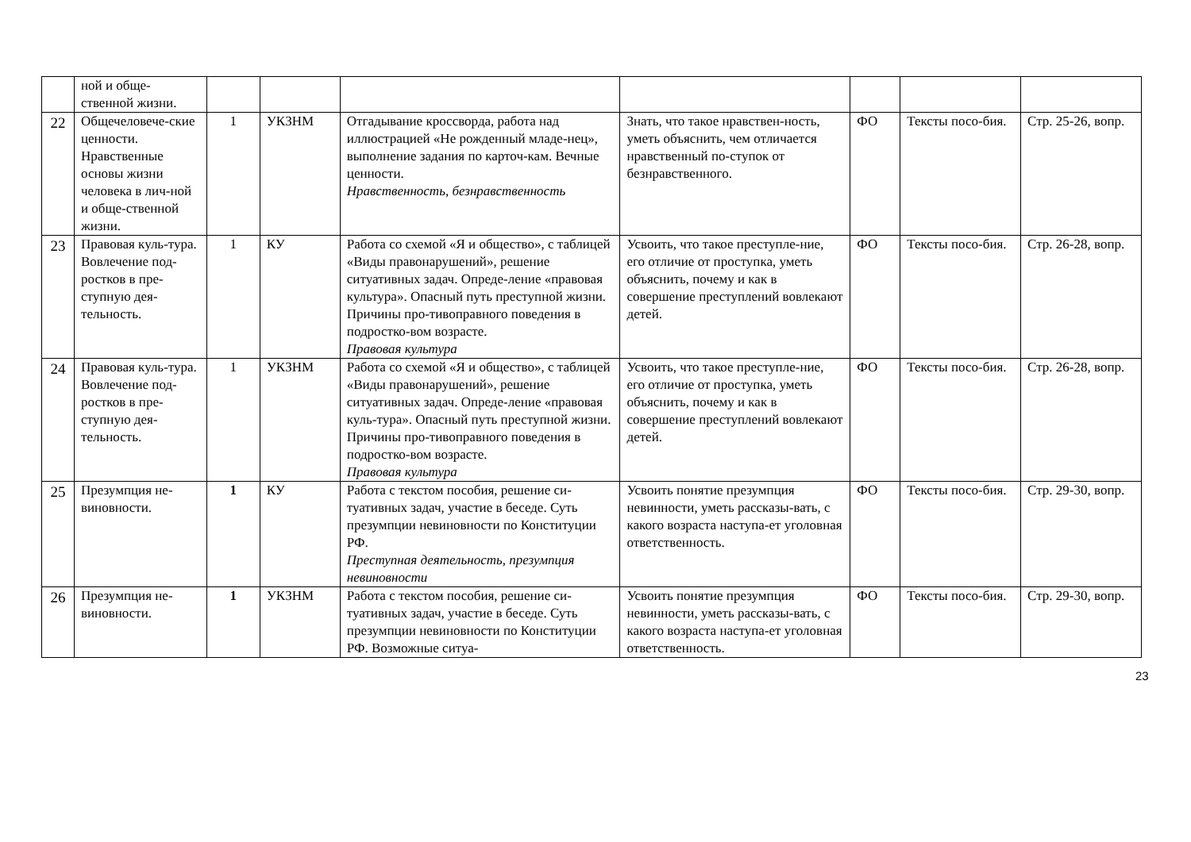| | ной и обще- ственной жизни. | | | | | | | |
| 22 | Общечеловече-ские ценности. Нравственные основы жизни человека в лич-ной и обще-ственной жизни. | 1 | УКЗНМ | Отгадывание кроссворда, работа над иллюстрацией «Не рожденный младе-нец», выполнение задания по карточ-кам. Вечные ценности. Нравственность, безнравственность | Знать, что такое нравствен-ность, уметь объяснить, чем отличается нравственный по-ступок от безнравственного. | ФО | Тексты посо-бия. | Стр. 25-26, вопр. |
| 23 | Правовая куль-тура. Вовлечение под-ростков в пре-ступную дея-тельность. | 1 | КУ | Работа со схемой «Я и общество», с таблицей «Виды правонарушений», решение ситуативных задач. Опреде-ление «правовая культура». Опасный путь преступной жизни. Причины про-тивоправного поведения в подростко-вом возрасте. Правовая культура | Усвоить, что такое преступле-ние, его отличие от проступка, уметь объяснить, почему и как в совершение преступлений вовлекают детей. | ФО | Тексты посо-бия. | Стр. 26-28, вопр. |
| 24 | Правовая куль-тура. Вовлечение под-ростков в пре-ступную дея-тельность. | 1 | УКЗНМ | Работа со схемой «Я и общество», с таблицей «Виды правонарушений», решение ситуативных задач. Опреде-ление «правовая куль-тура». Опасный путь преступной жизни. Причины про-тивоправного поведения в подростко-вом возрасте. Правовая культура | Усвоить, что такое преступле-ние, его отличие от проступка, уметь объяснить, почему и как в совершение преступлений вовлекают детей. | ФО | Тексты посо-бия. | Стр. 26-28, вопр. |
| 25 | Презумпция не-виновности. | 1 | КУ | Работа с текстом пособия, решение си-туативных задач, участие в беседе. Суть презумпции невиновности по Конституции РФ. Преступная деятельность, презумпция невиновности | Усвоить понятие презумпция невинности, уметь рассказы-вать, с какого возраста наступа-ет уголовная ответственность. | ФО | Тексты посо-бия. | Стр. 29-30, вопр. |
| 26 | Презумпция не-виновности. | 1 | УКЗНМ | Работа с текстом пособия, решение си-туативных задач, участие в беседе. Суть презумпции невиновности по Конституции РФ. Возможные ситуа- | Усвоить понятие презумпция невинности, уметь рассказы-вать, с какого возраста наступа-ет уголовная ответственность. | ФО | Тексты посо-бия. | Стр. 29-30, вопр. |
23